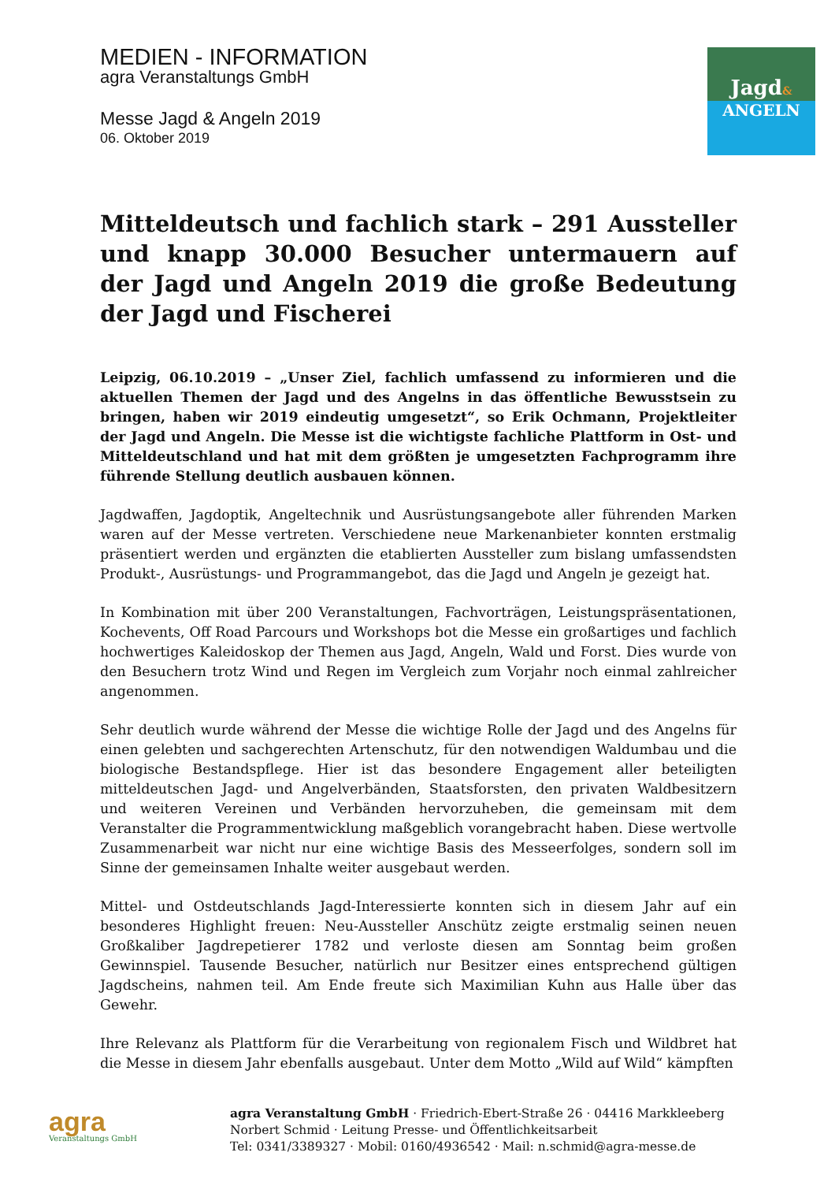MEDIEN - INFORMATION
agra Veranstaltungs GmbH
Messe Jagd & Angeln 2019
06. Oktober 2019
Jagd&
ANGELN
Mitteldeutsch und fachlich stark – 291 Aussteller und knapp 30.000 Besucher untermauern auf der Jagd und Angeln 2019 die große Bedeutung der Jagd und Fischerei
Leipzig, 06.10.2019 – „Unser Ziel, fachlich umfassend zu informieren und die aktuellen Themen der Jagd und des Angelns in das öffentliche Bewusstsein zu bringen, haben wir 2019 eindeutig umgesetzt“, so Erik Ochmann, Projektleiter der Jagd und Angeln. Die Messe ist die wichtigste fachliche Plattform in Ost- und Mitteldeutschland und hat mit dem größten je umgesetzten Fachprogramm ihre führende Stellung deutlich ausbauen können.
Jagdwaffen, Jagdoptik, Angeltechnik und Ausrüstungsangebote aller führenden Marken waren auf der Messe vertreten. Verschiedene neue Markenanbieter konnten erstmalig präsentiert werden und ergänzten die etablierten Aussteller zum bislang umfassendsten Produkt-, Ausrüstungs- und Programmangebot, das die Jagd und Angeln je gezeigt hat.
In Kombination mit über 200 Veranstaltungen, Fachvorträgen, Leistungspräsentationen, Kochevents, Off Road Parcours und Workshops bot die Messe ein großartiges und fachlich hochwertiges Kaleidoskop der Themen aus Jagd, Angeln, Wald und Forst. Dies wurde von den Besuchern trotz Wind und Regen im Vergleich zum Vorjahr noch einmal zahlreicher angenommen.
Sehr deutlich wurde während der Messe die wichtige Rolle der Jagd und des Angelns für einen gelebten und sachgerechten Artenschutz, für den notwendigen Waldumbau und die biologische Bestandspflege. Hier ist das besondere Engagement aller beteiligten mitteldeutschen Jagd- und Angelverbänden, Staatsforsten, den privaten Waldbesitzern und weiteren Vereinen und Verbänden hervorzuheben, die gemeinsam mit dem Veranstalter die Programmentwicklung maßgeblich vorangebracht haben. Diese wertvolle Zusammenarbeit war nicht nur eine wichtige Basis des Messeerfolges, sondern soll im Sinne der gemeinsamen Inhalte weiter ausgebaut werden.
Mittel- und Ostdeutschlands Jagd-Interessierte konnten sich in diesem Jahr auf ein besonderes Highlight freuen: Neu-Aussteller Anschütz zeigte erstmalig seinen neuen Großkaliber Jagdrepetierer 1782 und verloste diesen am Sonntag beim großen Gewinnspiel. Tausende Besucher, natürlich nur Besitzer eines entsprechend gültigen Jagdscheins, nahmen teil. Am Ende freute sich Maximilian Kuhn aus Halle über das Gewehr.
Ihre Relevanz als Plattform für die Verarbeitung von regionalem Fisch und Wildbret hat die Messe in diesem Jahr ebenfalls ausgebaut. Unter dem Motto „Wild auf Wild“ kämpften
agra
Veranstaltungs GmbH
agra Veranstaltung GmbH · Friedrich-Ebert-Straße 26 · 04416 Markkleeberg
Norbert Schmid · Leitung Presse- und Öffentlichkeitsarbeit
Tel: 0341/3389327 · Mobil: 0160/4936542 · Mail: n.schmid@agra-messe.de